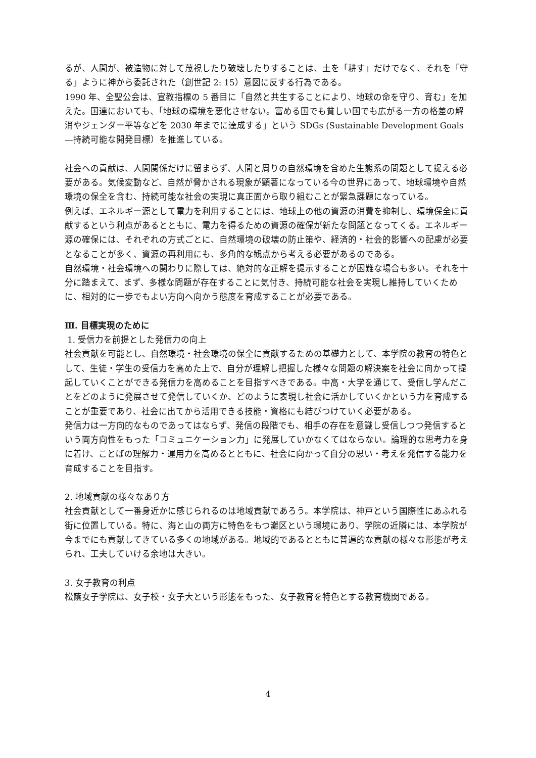るが、人間が、被造物に対して蔑視したり破壊したりすることは、土を「耕す」だけでなく、それを「守る」ように神から委託された（創世記 2: 15）意図に反する行為である。
1990 年、全聖公会は、宣教指標の 5 番目に「自然と共生することにより、地球の命を守り、育む」を加えた。国連においても、「地球の環境を悪化させない。富める国でも貧しい国でも広がる一方の格差の解消やジェンダー平等などを 2030 年までに達成する」という SDGs (Sustainable Development Goals—持続可能な開発目標）を推進している。
社会への貢献は、人間関係だけに留まらず、人間と周りの自然環境を含めた生態系の問題として捉える必要がある。気候変動など、自然が脅かされる現象が顕著になっている今の世界にあって、地球環境や自然環境の保全を含む、持続可能な社会の実現に真正面から取り組むことが緊急課題になっている。
例えば、エネルギー源として電力を利用することには、地球上の他の資源の消費を抑制し、環境保全に貢献するという利点があるとともに、電力を得るための資源の確保が新たな問題となってくる。エネルギー源の確保には、それぞれの方式ごとに、自然環境の破壊の防止策や、経済的・社会的影響への配慮が必要となることが多く、資源の再利用にも、多角的な観点から考える必要があるのである。
自然環境・社会環境への関わりに際しては、絶対的な正解を提示することが困難な場合も多い。それを十分に踏まえて、まず、多様な問題が存在することに気付き、持続可能な社会を実現し維持していくために、相対的に一歩でもよい方向へ向かう態度を育成することが必要である。
Ⅲ. 目標実現のために
1. 受信力を前提とした発信力の向上
社会貢献を可能とし、自然環境・社会環境の保全に貢献するための基礎力として、本学院の教育の特色として、生徒・学生の受信力を高めた上で、自分が理解し把握した様々な問題の解決案を社会に向かって提起していくことができる発信力を高めることを目指すべきである。中高・大学を通じて、受信し学んだことをどのように発展させて発信していくか、どのように表現し社会に活かしていくかという力を育成することが重要であり、社会に出てから活用できる技能・資格にも結びつけていく必要がある。
発信力は一方向的なものであってはならず、発信の段階でも、相手の存在を意識し受信しつつ発信するという両方向性をもった「コミュニケーション力」に発展していかなくてはならない。論理的な思考力を身に着け、ことばの理解力・運用力を高めるとともに、社会に向かって自分の思い・考えを発信する能力を育成することを目指す。
2. 地域貢献の様々なあり方
社会貢献として一番身近かに感じられるのは地域貢献であろう。本学院は、神戸という国際性にあふれる街に位置している。特に、海と山の両方に特色をもつ灘区という環境にあり、学院の近隣には、本学院が今までにも貢献してきている多くの地域がある。地域的であるとともに普遍的な貢献の様々な形態が考えられ、工夫していける余地は大きい。
3. 女子教育の利点
松蔭女子学院は、女子校・女子大という形態をもった、女子教育を特色とする教育機関である。
4